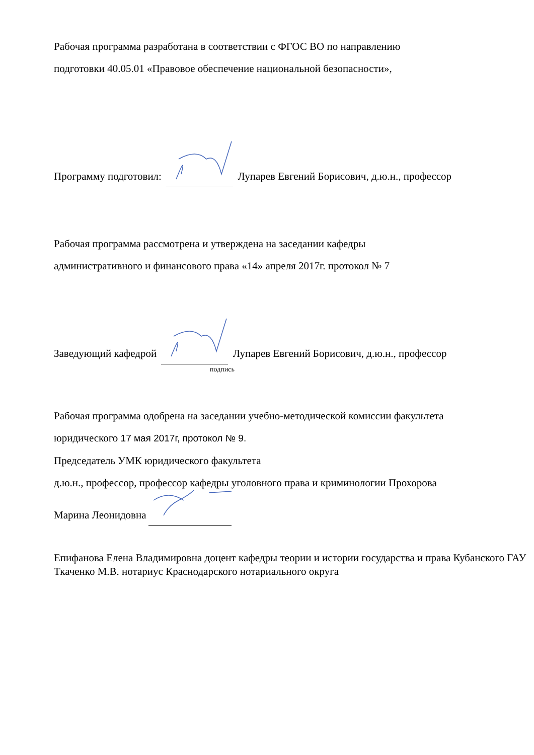Рабочая программа разработана в соответствии с ФГОС ВО по направлению
подготовки 40.05.01 «Правовое обеспечение национальной безопасности»,
Программу подготовил: Лупарев Евгений Борисович, д.ю.н., профессор
Рабочая программа рассмотрена и утверждена на заседании кафедры
административного и финансового права «14» апреля 2017г. протокол № 7
Заведующий кафедрой Лупарев Евгений Борисович, д.ю.н., профессор
подпись
Рабочая программа одобрена на заседании учебно-методической комиссии факультета
юридического 17 мая 2017г, протокол № 9.
Председатель УМК юридического факультета
д.ю.н., профессор, профессор кафедры уголовного права и криминологии Прохорова
Марина Леонидовна
Епифанова Елена Владимировна доцент кафедры теории и истории государства и права Кубанского ГАУ
Ткаченко М.В. нотариус Краснодарского нотариального округа